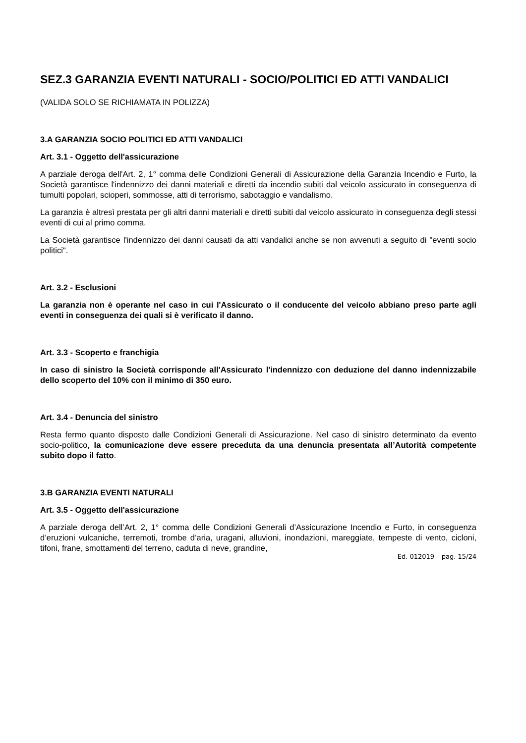SEZ.3 GARANZIA EVENTI NATURALI - SOCIO/POLITICI ED ATTI VANDALICI
(VALIDA SOLO SE RICHIAMATA IN POLIZZA)
3.A GARANZIA SOCIO POLITICI ED ATTI VANDALICI
Art. 3.1 - Oggetto dell'assicurazione
A parziale deroga dell'Art. 2, 1° comma delle Condizioni Generali di Assicurazione della Garanzia Incendio e Furto, la Società garantisce l'indennizzo dei danni materiali e diretti da incendio subiti dal veicolo assicurato in conseguenza di tumulti popolari, scioperi, sommosse, atti di terrorismo, sabotaggio e vandalismo.
La garanzia è altresì prestata per gli altri danni materiali e diretti subiti dal veicolo assicurato in conseguenza degli stessi eventi di cui al primo comma.
La Società garantisce l'indennizzo dei danni causati da atti vandalici anche se non avvenuti a seguito di "eventi socio politici".
Art. 3.2 - Esclusioni
La garanzia non è operante nel caso in cui l'Assicurato o il conducente del veicolo abbiano preso parte agli eventi in conseguenza dei quali si è verificato il danno.
Art. 3.3 - Scoperto e franchigia
In caso di sinistro la Società corrisponde all'Assicurato l'indennizzo con deduzione del danno indennizzabile dello scoperto del 10% con il minimo di 350 euro.
Art. 3.4 - Denuncia del sinistro
Resta fermo quanto disposto dalle Condizioni Generali di Assicurazione. Nel caso di sinistro determinato da evento socio-politico, la comunicazione deve essere preceduta da una denuncia presentata all’Autorità competente subito dopo il fatto.
3.B GARANZIA EVENTI NATURALI
Art. 3.5 - Oggetto dell'assicurazione
A parziale deroga dell’Art. 2, 1° comma delle Condizioni Generali d’Assicurazione Incendio e Furto, in conseguenza d’eruzioni vulcaniche, terremoti, trombe d’aria, uragani, alluvioni, inondazioni, mareggiate, tempeste di vento, cicloni, tifoni, frane, smottamenti del terreno, caduta di neve, grandine,
Ed. 012019 – pag. 15/24